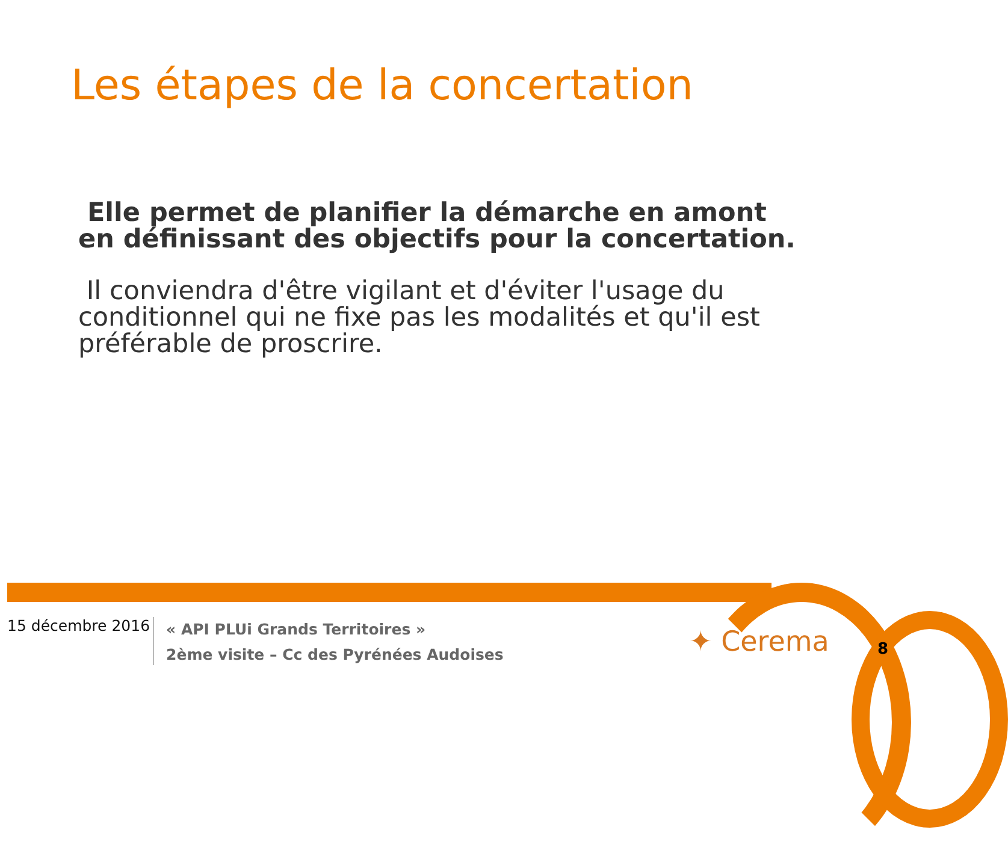Les étapes de la concertation
Elle permet de planifier la démarche en amont en définissant des objectifs pour la concertation.
Il conviendra d'être vigilant et d'éviter l'usage du conditionnel qui ne fixe pas les modalités et qu'il est préférable de proscrire.
15 décembre 2016
« API PLUi Grands Territoires »
2ème visite – Cc des Pyrénées Audoises
✦ Cerema 8